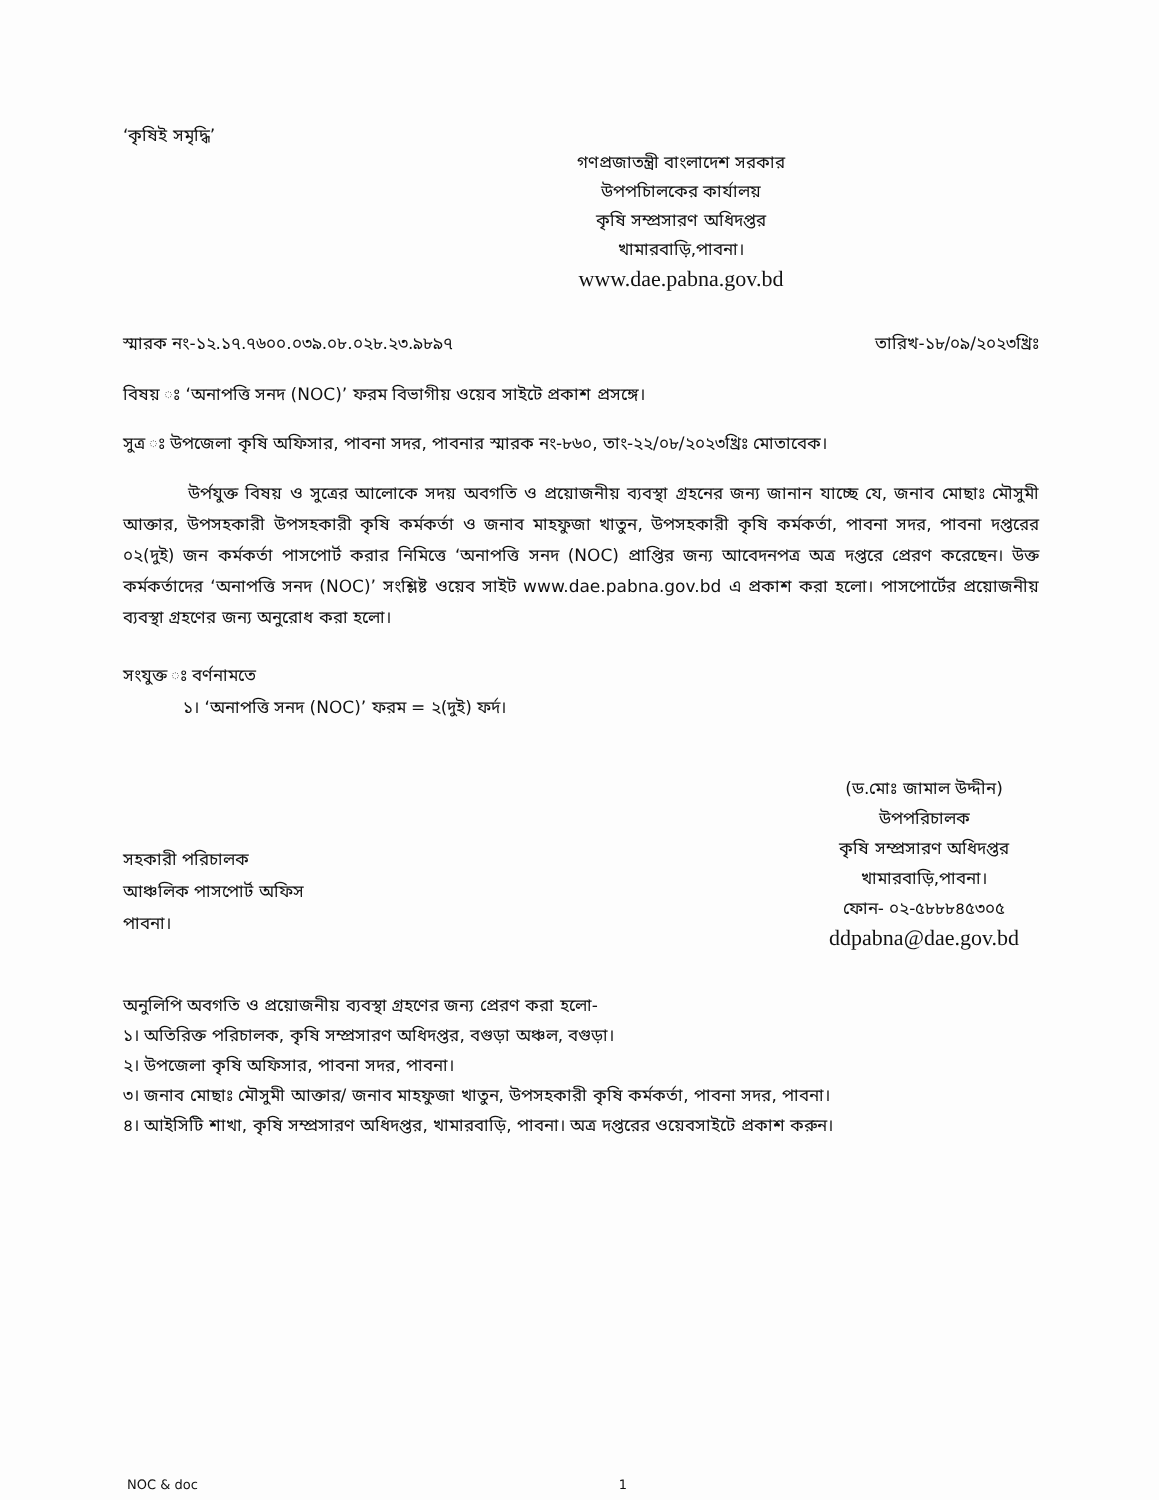‘কৃষিই সমৃদ্ধি’
গণপ্রজাতন্ত্রী বাংলাদেশ সরকার
উপপচিালকের কার্যালয়
কৃষি সম্প্রসারণ অধিদপ্তর
খামারবাড়ি,পাবনা।
www.dae.pabna.gov.bd
স্মারক নং-১২.১৭.৭৬০০.০৩৯.০৮.০২৮.২৩.৯৮৯৭ তারিখ-১৮/০৯/২০২৩খ্রিঃ
বিষয় ঃ ‘অনাপত্তি সনদ (NOC)’ ফরম বিভাগীয় ওয়েব সাইটে প্রকাশ প্রসঙ্গে।
সুত্র ঃ উপজেলা কৃষি অফিসার, পাবনা সদর, পাবনার স্মারক নং-৮৬০, তাং-২২/০৮/২০২৩খ্রিঃ মোতাবেক।
উর্পযুক্ত বিষয় ও সুত্রের আলোকে সদয় অবগতি ও প্রয়োজনীয় ব্যবস্থা গ্রহনের জন্য জানান যাচ্ছে যে, জনাব মোছাঃ মৌসুমী আক্তার, উপসহকারী উপসহকারী কৃষি কর্মকর্তা ও জনাব মাহফুজা খাতুন, উপসহকারী কৃষি কর্মকর্তা, পাবনা সদর, পাবনা দপ্তরের ০২(দুই) জন কর্মকর্তা পাসপোর্ট করার নিমিত্তে ‘অনাপত্তি সনদ (NOC) প্রাপ্তির জন্য আবেদনপত্র অত্র দপ্তরে প্রেরণ করেছেন। উক্ত কর্মকর্তাদের ‘অনাপত্তি সনদ (NOC)’ সংশ্লিষ্ট ওয়েব সাইট www.dae.pabna.gov.bd এ প্রকাশ করা হলো। পাসপোর্টের প্রয়োজনীয় ব্যবস্থা গ্রহণের জন্য অনুরোধ করা হলো।
সংযুক্ত ঃ বর্ণনামতে
১। ‘অনাপত্তি সনদ (NOC)’ ফরম = ২(দুই) ফর্দ।
সহকারী পরিচালক
আঞ্চলিক পাসপোর্ট অফিস
পাবনা।
(ড.মোঃ জামাল উদ্দীন)
উপপরিচালক
কৃষি সম্প্রসারণ অধিদপ্তর
খামারবাড়ি,পাবনা।
ফোন- ০২-৫৮৮৮৪৫৩০৫
ddpabna@dae.gov.bd
অনুলিপি অবগতি ও প্রয়োজনীয় ব্যবস্থা গ্রহণের জন্য প্রেরণ করা হলো-
১। অতিরিক্ত পরিচালক, কৃষি সম্প্রসারণ অধিদপ্তর, বগুড়া অঞ্চল, বগুড়া।
২। উপজেলা কৃষি অফিসার, পাবনা সদর, পাবনা।
৩। জনাব মোছাঃ মৌসুমী আক্তার/ জনাব মাহফুজা খাতুন, উপসহকারী কৃষি কর্মকর্তা, পাবনা সদর, পাবনা।
৪। আইসিটি শাখা, কৃষি সম্প্রসারণ অধিদপ্তর, খামারবাড়ি, পাবনা। অত্র দপ্তরের ওয়েবসাইটে প্রকাশ করুন।
NOC & doc 1